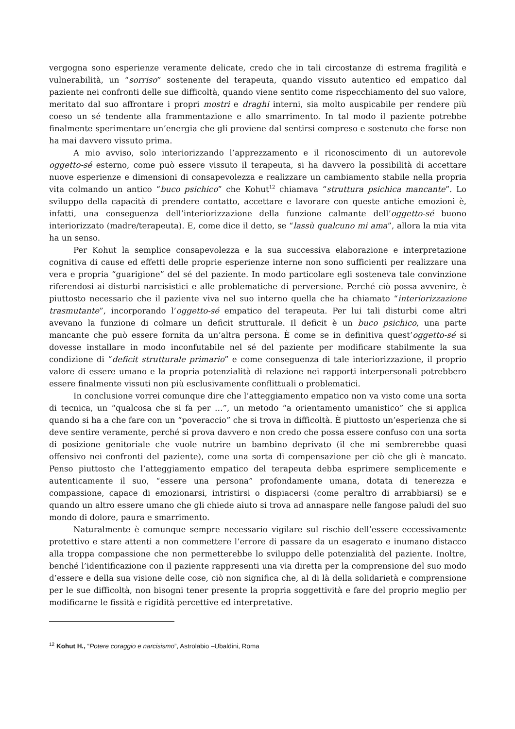vergogna sono esperienze veramente delicate, credo che in tali circostanze di estrema fragilità e vulnerabilità, un “sorriso” sostenente del terapeuta, quando vissuto autentico ed empatico dal paziente nei confronti delle sue difficoltà, quando viene sentito come rispecchiamento del suo valore, meritato dal suo affrontare i propri mostri e draghi interni, sia molto auspicabile per rendere più coeso un sé tendente alla frammentazione e allo smarrimento. In tal modo il paziente potrebbe finalmente sperimentare un’energia che gli proviene dal sentirsi compreso e sostenuto che forse non ha mai davvero vissuto prima.
A mio avviso, solo interiorizzando l’apprezzamento e il riconoscimento di un autorevole oggetto-sé esterno, come può essere vissuto il terapeuta, si ha davvero la possibilità di accettare nuove esperienze e dimensioni di consapevolezza e realizzare un cambiamento stabile nella propria vita colmando un antico “buco psichico” che Kohut<sup>12</sup> chiamava “struttura psichica mancante”. Lo sviluppo della capacità di prendere contatto, accettare e lavorare con queste antiche emozioni è, infatti, una conseguenza dell’interiorizzazione della funzione calmante dell’oggetto-sé buono interiorizzato (madre/terapeuta). E, come dice il detto, se “lassù qualcuno mi ama”, allora la mia vita ha un senso.
Per Kohut la semplice consapevolezza e la sua successiva elaborazione e interpretazione cognitiva di cause ed effetti delle proprie esperienze interne non sono sufficienti per realizzare una vera e propria “guarigione” del sé del paziente. In modo particolare egli sosteneva tale convinzione riferendosi ai disturbi narcisistici e alle problematiche di perversione. Perché ciò possa avvenire, è piuttosto necessario che il paziente viva nel suo interno quella che ha chiamato “interiorizzazione trasmutante”, incorporando l’oggetto-sé empatico del terapeuta. Per lui tali disturbi come altri avevano la funzione di colmare un deficit strutturale. Il deficit è un buco psichico, una parte mancante che può essere fornita da un’altra persona. È come se in definitiva quest’oggetto-sé si dovesse installare in modo inconfutabile nel sé del paziente per modificare stabilmente la sua condizione di “deficit strutturale primario” e come conseguenza di tale interiorizzazione, il proprio valore di essere umano e la propria potenzialità di relazione nei rapporti interpersonali potrebbero essere finalmente vissuti non più esclusivamente conflittuali o problematici.
In conclusione vorrei comunque dire che l’atteggiamento empatico non va visto come una sorta di tecnica, un “qualcosa che si fa per …”, un metodo “a orientamento umanistico” che si applica quando si ha a che fare con un “poveraccio” che si trova in difficoltà. È piuttosto un’esperienza che si deve sentire veramente, perché si prova davvero e non credo che possa essere confuso con una sorta di posizione genitoriale che vuole nutrire un bambino deprivato (il che mi sembrerebbe quasi offensivo nei confronti del paziente), come una sorta di compensazione per ciò che gli è mancato. Penso piuttosto che l’atteggiamento empatico del terapeuta debba esprimere semplicemente e autenticamente il suo, “essere una persona” profondamente umana, dotata di tenerezza e compassione, capace di emozionarsi, intristirsi o dispiacersi (come peraltro di arrabbiarsi) se e quando un altro essere umano che gli chiede aiuto si trova ad annaspare nelle fangose paludi del suo mondo di dolore, paura e smarrimento.
Naturalmente è comunque sempre necessario vigilare sul rischio dell’essere eccessivamente protettivo e stare attenti a non commettere l’errore di passare da un esagerato e inumano distacco alla troppa compassione che non permetterebbe lo sviluppo delle potenzialità del paziente. Inoltre, benché l’identificazione con il paziente rappresenti una via diretta per la comprensione del suo modo d’essere e della sua visione delle cose, ciò non significa che, al di là della solidarietà e comprensione per le sue difficoltà, non bisogni tener presente la propria soggettività e fare del proprio meglio per modificarne le fissità e rigidità percettive ed interpretative.
<sup>12</sup> Kohut H., “Potere coraggio e narcisismo”, Astrolabio –Ubaldini, Roma